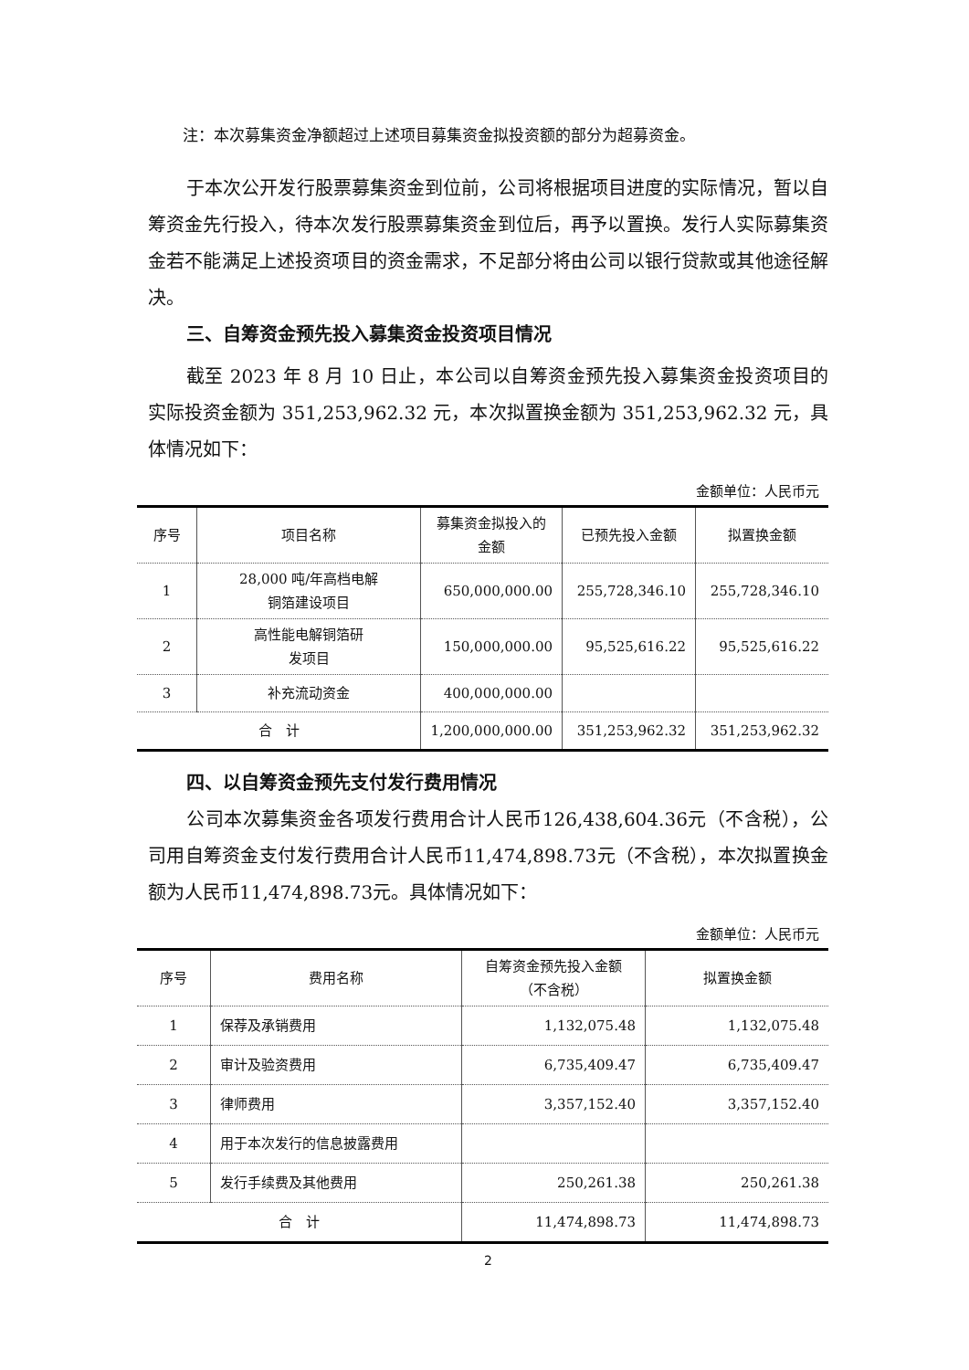注：本次募集资金净额超过上述项目募集资金拟投资额的部分为超募资金。
于本次公开发行股票募集资金到位前，公司将根据项目进度的实际情况，暂以自筹资金先行投入，待本次发行股票募集资金到位后，再予以置换。发行人实际募集资金若不能满足上述投资项目的资金需求，不足部分将由公司以银行贷款或其他途径解决。
三、自筹资金预先投入募集资金投资项目情况
截至 2023 年 8 月 10 日止，本公司以自筹资金预先投入募集资金投资项目的实际投资金额为 351,253,962.32 元，本次拟置换金额为 351,253,962.32 元，具体情况如下：
金额单位：人民币元
| 序号 | 项目名称 | 募集资金拟投入的金额 | 已预先投入金额 | 拟置换金额 |
| --- | --- | --- | --- | --- |
| 1 | 28,000 吨/年高档电解 铜箔建设项目 | 650,000,000.00 | 255,728,346.10 | 255,728,346.10 |
| 2 | 高性能电解铜箔研 发项目 | 150,000,000.00 | 95,525,616.22 | 95,525,616.22 |
| 3 | 补充流动资金 | 400,000,000.00 | | |
| 合 计 | | 1,200,000,000.00 | 351,253,962.32 | 351,253,962.32 |
四、以自筹资金预先支付发行费用情况
公司本次募集资金各项发行费用合计人民币126,438,604.36元（不含税），公司用自筹资金支付发行费用合计人民币11,474,898.73元（不含税），本次拟置换金额为人民币11,474,898.73元。具体情况如下：
金额单位：人民币元
| 序号 | 费用名称 | 自筹资金预先投入金额 （不含税） | 拟置换金额 |
| --- | --- | --- | --- |
| 1 | 保荐及承销费用 | 1,132,075.48 | 1,132,075.48 |
| 2 | 审计及验资费用 | 6,735,409.47 | 6,735,409.47 |
| 3 | 律师费用 | 3,357,152.40 | 3,357,152.40 |
| 4 | 用于本次发行的信息披露费用 | | |
| 5 | 发行手续费及其他费用 | 250,261.38 | 250,261.38 |
| 合 计 | | 11,474,898.73 | 11,474,898.73 |
2